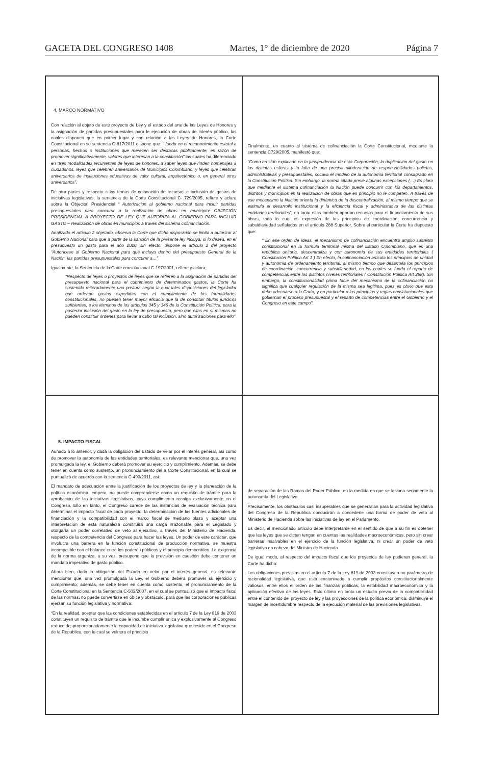GACETA DEL CONGRESO 1408 Martes, 1° de diciembre de 2020 Página 7
4. MARCO NORMATIVO
Con relación al objeto de este proyecto de Ley y el estado del arte de las Leyes de Honores y la asignación de partidas presupuestales para le ejecución de obras de interés público, las cuales disponen que en primer lugar y con relación a las Leyes de Honores, la Corte Constitucional en su sentencia C-817/2011 dispone que: “ funda en el reconocimiento estatal a personas, hechos o instituciones que merecen ser destacas públicamente, en razón de promover significativamente, valores que interesan a la constitución” las cuales ha diferenciado en “tres modalidades recurrentes de leyes de honores, a saber leyes que rinden homenajes a ciudadanos, leyes que celebren aniversarios de Municipios Colombiano; y leyes que celebran aniversarios de instituciones educativas de valor cultural, arquitectónico o, en general otros aniversarios”.
De otra partes y respecto a los temas de colocación de recursos e inclusión de gastos de iniciativas legislativas, la sentencia de la Corte Constitucional C- 729/2005, refiere y aclara sobre la Objeción Presidencial “ Autorización al gobierno nacional para incluir partidas presupuestales para concurrir a la realización de obras en municipio/ OBJECIÓN PRESIDENCIAL A PROYECTO DE LEY QUE AUTORIZA AL GOBIERNO PARA INCLUIR GASTO – Realización de obras en municipios a través del sistema cofinanciación.
Analizado el articulo 2 objetado, observa la Corte que dicha disposición se limita a autorizar al Gobierno Nacional para que a partir de la sanción de la presente ley incluya, si lo desea, en el presupuesto un gasto para el año 2020. En efecto, dispone el artículo 2 del proyecto “Autorícese al Gobierno Nacional para que incluya dentro del presupuesto General de la Nación, las partidas presupuestales para concurrir a…”
Igualmente, la Sentencia de la Corte constitucional C-197/2001, refiere y aclara;
“Respecto de leyes o proyectos de leyes que se refieren a la asignación de partidas del presupuesto nacional para el cubrimiento de determinados gastos, la Corte ha sostenido reiteradamente una postura según la cual tales disposiciones del legislador que ordenan gastos expedidas con el cumplimiento de las formalidades constitucionales, no pueden tener mayor eficacia que la de constituir títulos jurídicos suficientes, e los términos de los artículos 345 y 346 de la Constitución Política, para la posterior inclusión del gasto en la ley de presupuesto, pero que ellas en sí mismas no pueden constituir órdenes para llevar a cabo tal inclusión, sino autorizaciones para ello”
Finalmente, en cuanto al sistema de cofinanciación la Corte Constitucional, mediante la sentencia C729/2005, manifestó que:
“Como ha sido explicado en la jurisprudencia de esta Corporación, la duplicación del gasto en las distintas esferas y la falta de una precisa alinderación de responsabilidades policías, administrativas y presupuestales, socava el modelo de la autonomía territorial consagrado en la Constitución Política. Sin embargo, la norma citada prevé algunas excepciones (…) Es claro que mediante el sistema cofinanciación la Nación puede concurrir con los departamentos, distritos y municipios en la realización de obras que en principio no le competen. A través de ese mecanismo la Nación orienta la dinámica de la descentralización, al mismo tiempo que se estimula el desarrollo institucional y la eficiencia fiscal y administrativa de las distintas entidades territoriales”, en tanto ellas también aportan recursos para el financiamiento de sus obras, todo lo cual es expresión de los principios de coordinación, concurrencia y subsidiariedad señalados en el artículo 288 Superior, Sobre el particular la Corte ha dispuesto que:
“ En ese orden de ideas, el mecanismo de cofinanciación encuentra amplio sustento constitucional en la formula territorial misma del Estado Colombiano, que es una república unitaria, descentraliza y con autonomía de sus entidades territoriales ( Constitución Política Art 1 ) En efecto, la cofinanciación articula los principios de unidad y autonomía de ordenamiento territorial, al mismo tiempo que desarrolla los principios de coordinación, concurrencia y subsidiariedad, en los cuales se funda el reparto de competencias entre los distintos niveles territoriales ( Constitución Política Art 288). Sin embargo, la constitucionalidad prima facie del mecanismo de la cofinanciación no significa que cualquier regulación de la misma sea legitima, pues es obvio que esta debe adecuarse a la Carta, y en particular a los principios y reglas constitucionales que gobiernan el proceso presupuestal y el reparto de competencias entre el Gobierno y el Congreso en este campo”.
5. IMPACTO FISCAL
Aunado a lo anterior, y dada la obligación del Estado de velar por el interés general, así como de promover la autonomía de las entidades territoriales, es relevante mencionar que, una vez promulgada la ley, el Gobierno deberá promover su ejercicio y cumplimiento. Además, se debe tener en cuenta como sustento, un pronunciamiento del a Corte Constitucional, en la cual se puntualizó de acuerdo con la sentencia C-490/2011, así:
El mandato de adecuación entre la justificación de los proyectos de ley y la planeación de la política económica, empero, no puede comprenderse como un requisito de trámite para la aprobación de las iniciativas legislativas, cuyo cumplimiento recaiga exclusivamente en el Congreso. Ello en tanto, el Congreso carece de las instancias de evaluación técnica para determinar el impacto fiscal de cada proyecto, la determinación de las fuentes adicionales de financiación y la compatibilidad con el marco fiscal de mediano plazo y aceptar una interpretación de esta naturaleza constituirá una carga irrazonable para el Legislado y otorgaría un poder correlativo de veto al ejecutivo, a través del Ministerio de Hacienda, respecto de la competencia del Congreso para hacer las leyes. Un poder de este carácter, que involucra una barrera en la función constitucional de producción normativa, se muestra incompatible con el balance entre los poderes públicos y el principio democrático. La exigencia de la norma organiza, a su vez, presupone que la previsión en cuestión debe contener un mandato imperativo de gasto público.
Ahora bien, dada la obligación del Estado en velar por el interés general, es relevante mencionar que, una vez promulgada la Ley, el Gobierno deberá promover su ejercicio y cumplimiento; además, se debe tener en cuenta como sustento, el pronunciamiento de la Corte Constitucional en la Sentencia C-502/2007, en el cual se puntualizó que el impacto fiscal de las normas, no puede convertirse en óbice y obstáculo, para que las corporaciones públicas ejerzan su función legislativa y normativa:
“En la realidad, aceptar que las condiciones establecidas en el artículo 7 de la Ley 819 de 2003 constituyen un requisito de trámite que le incumbe cumplir única y explosivamente al Congreso reduce desproporcionadamente la capacidad de iniciativa legislativa que reside en el Congreso de la Republica, con lo cual se vulnera el principio
de separación de las Ramas del Poder Público, en la medida en que se lesiona seriamente la autonomía del Legislativo.
Precisamente, los obstáculos casi insuperables que se generarían para la actividad legislativa del Congreso de la Republica conducirán a concederle una forma de poder de veto al Ministerio de Hacienda sobre las iniciativas de ley en el Parlamento.
Es decir, el mencionado artículo debe interpretarse en el sentido de que a su fin es obtener que las leyes que se dicten tengan en cuentas las realidades macroeconómicas, pero sin crear barreras insalvables en el ejercicio de la función legislativa, ni crear un poder de veto legislativo en cabeza del Ministro de Hacienda.
De igual modo, al respecto del impacto fiscal que los proyectos de ley pudieran general, la Corte ha dicho:
Las obligaciones previstas en el artículo 7 de la Ley 819 de 2003 constituyen un parámetro de racionalidad legislativa, que está encaminado a cumplir propósitos constitucionalmente valiosos, entre ellos el orden de las finanzas públicas, la estabilidad macroeconómica y la aplicación efectiva de las leyes. Esto último en tanto un estudio previo de la compatibilidad entre el contenido del proyecto de ley y las proyecciones de la política económica, disminuye el margen de incertidumbre respecto de la ejecución material de las previsiones legislativas.